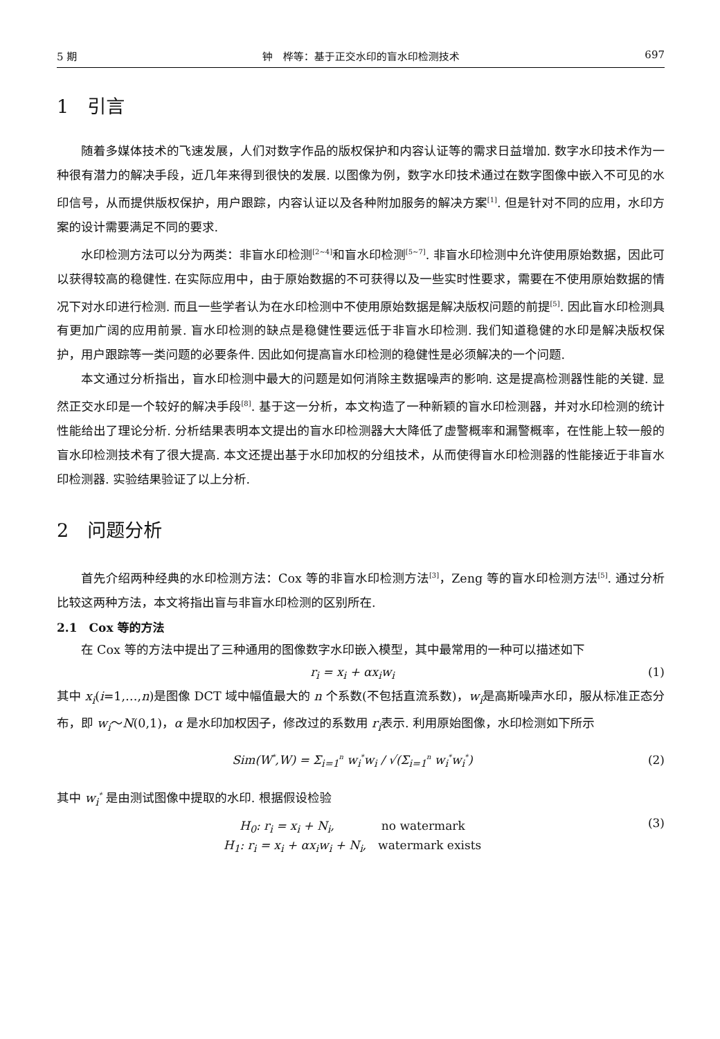5 期 钟　桦等：基于正交水印的盲水印检测技术 697
1　引言
随着多媒体技术的飞速发展，人们对数字作品的版权保护和内容认证等的需求日益增加. 数字水印技术作为一种很有潜力的解决手段，近几年来得到很快的发展. 以图像为例，数字水印技术通过在数字图像中嵌入不可见的水印信号，从而提供版权保护，用户跟踪，内容认证以及各种附加服务的解决方案<sup>[1]</sup>. 但是针对不同的应用，水印方案的设计需要满足不同的要求.
水印检测方法可以分为两类：非盲水印检测<sup>[2~4]</sup>和盲水印检测<sup>[5~7]</sup>. 非盲水印检测中允许使用原始数据，因此可以获得较高的稳健性. 在实际应用中，由于原始数据的不可获得以及一些实时性要求，需要在不使用原始数据的情况下对水印进行检测. 而且一些学者认为在水印检测中不使用原始数据是解决版权问题的前提<sup>[5]</sup>. 因此盲水印检测具有更加广阔的应用前景. 盲水印检测的缺点是稳健性要远低于非盲水印检测. 我们知道稳健的水印是解决版权保护，用户跟踪等一类问题的必要条件. 因此如何提高盲水印检测的稳健性是必须解决的一个问题.
本文通过分析指出，盲水印检测中最大的问题是如何消除主数据噪声的影响. 这是提高检测器性能的关键. 显然正交水印是一个较好的解决手段<sup>[8]</sup>. 基于这一分析，本文构造了一种新颖的盲水印检测器，并对水印检测的统计性能给出了理论分析. 分析结果表明本文提出的盲水印检测器大大降低了虚警概率和漏警概率，在性能上较一般的盲水印检测技术有了很大提高. 本文还提出基于水印加权的分组技术，从而使得盲水印检测器的性能接近于非盲水印检测器. 实验结果验证了以上分析.
2　问题分析
首先介绍两种经典的水印检测方法：Cox 等的非盲水印检测方法<sup>[3]</sup>，Zeng 等的盲水印检测方法<sup>[5]</sup>. 通过分析比较这两种方法，本文将指出盲与非盲水印检测的区别所在.
2.1　Cox 等的方法
在 Cox 等的方法中提出了三种通用的图像数字水印嵌入模型，其中最常用的一种可以描述如下
r<sub>i</sub> = x<sub>i</sub> + αx<sub>i</sub>w<sub>i</sub> (1)
其中 x<sub>i</sub>(i=1,…,n)是图像 DCT 域中幅值最大的 n 个系数(不包括直流系数)，w<sub>i</sub>是高斯噪声水印，服从标准正态分布，即 w<sub>i</sub>～N(0,1)，α 是水印加权因子，修改过的系数用 r<sub>i</sub>表示. 利用原始图像，水印检测如下所示
Sim(W<sup>*</sup>,W) = Σ<sub>i=1</sub><sup>n</sup> w<sub>i</sub><sup>*</sup>w<sub>i</sub> / √(Σ<sub>i=1</sub><sup>n</sup> w<sub>i</sub><sup>*</sup>w<sub>i</sub><sup>*</sup>) (2)
其中 w<sub>i</sub><sup>*</sup> 是由测试图像中提取的水印. 根据假设检验
H<sub>0</sub>: r<sub>i</sub> = x<sub>i</sub> + N<sub>i</sub>,　　　　no watermark
H<sub>1</sub>: r<sub>i</sub> = x<sub>i</sub> + αx<sub>i</sub>w<sub>i</sub> + N<sub>i</sub>,　watermark exists (3)